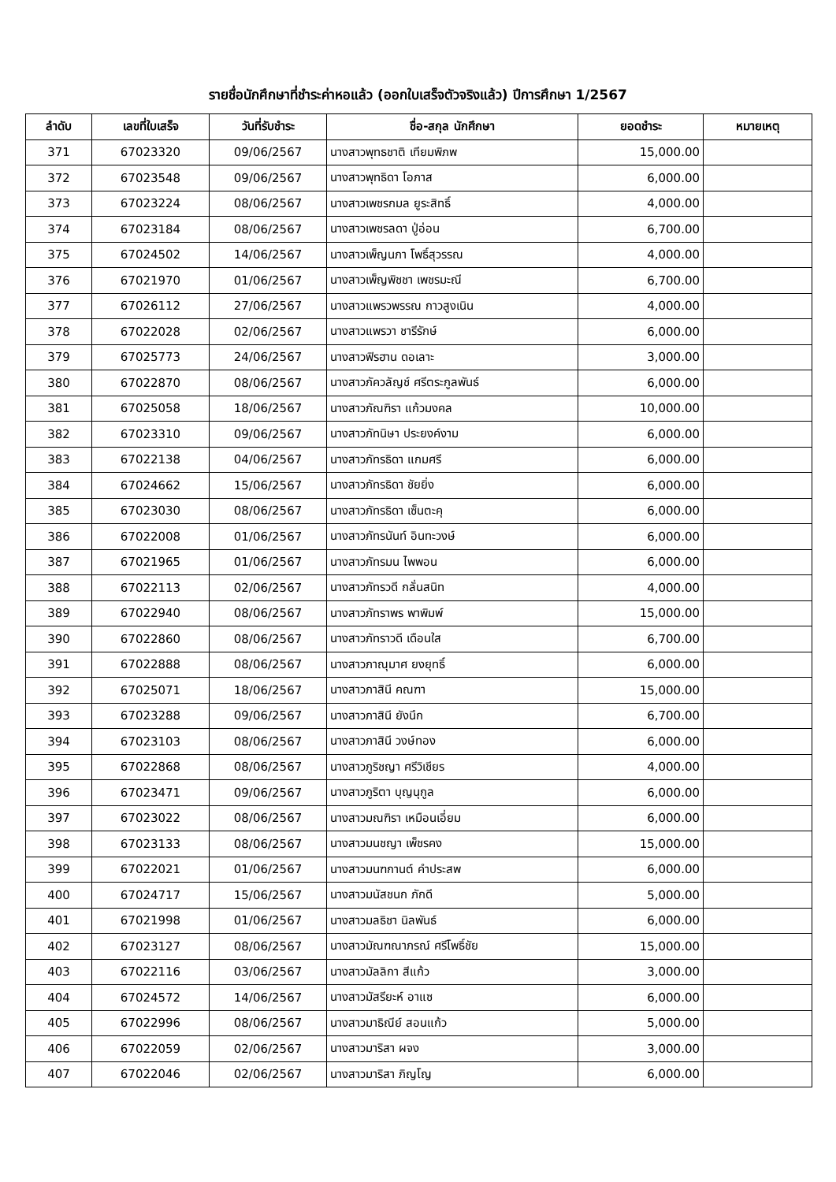รายชื่อนักศึกษาที่ชำระค่าหอแล้ว (ออกใบเสร็จตัวจริงแล้ว) ปีการศึกษา 1/2567
| ลำดับ | เลขที่ใบเสร็จ | วันที่รับชำระ | ชื่อ-สกุล นักศึกษา | ยอดชำระ | หมายเหตุ |
| --- | --- | --- | --- | --- | --- |
| 371 | 67023320 | 09/06/2567 | นางสาวพุทธชาติ เทียมพิภพ | 15,000.00 | |
| 372 | 67023548 | 09/06/2567 | นางสาวพุทธิดา โอภาส | 6,000.00 | |
| 373 | 67023224 | 08/06/2567 | นางสาวเพชรกมล ยูระสิทธิ์ | 4,000.00 | |
| 374 | 67023184 | 08/06/2567 | นางสาวเพชรลดา ปู่อ่อน | 6,700.00 | |
| 375 | 67024502 | 14/06/2567 | นางสาวเพ็ญนภา โพธิ์สุวรรณ | 4,000.00 | |
| 376 | 67021970 | 01/06/2567 | นางสาวเพ็ญพิชชา เพชรมะณี | 6,700.00 | |
| 377 | 67026112 | 27/06/2567 | นางสาวแพรวพรรณ กาวสูงเนิน | 4,000.00 | |
| 378 | 67022028 | 02/06/2567 | นางสาวแพรวา ชารีรักษ์ | 6,000.00 | |
| 379 | 67025773 | 24/06/2567 | นางสาวฟิรฮาน ดอเลาะ | 3,000.00 | |
| 380 | 67022870 | 08/06/2567 | นางสาวภัควลัญช์ ศรีตระกูลพันธ์ | 6,000.00 | |
| 381 | 67025058 | 18/06/2567 | นางสาวภัณฑิรา แก้วมงคล | 10,000.00 | |
| 382 | 67023310 | 09/06/2567 | นางสาวภัทนิษา ประยงค์งาม | 6,000.00 | |
| 383 | 67022138 | 04/06/2567 | นางสาวภัทรธิดา แกมศรี | 6,000.00 | |
| 384 | 67024662 | 15/06/2567 | นางสาวภัทรธิดา ชัยยิ่ง | 6,000.00 | |
| 385 | 67023030 | 08/06/2567 | นางสาวภัทรธิดา เซ็นตะคุ | 6,000.00 | |
| 386 | 67022008 | 01/06/2567 | นางสาวภัทรนันท์ อินทะวงษ์ | 6,000.00 | |
| 387 | 67021965 | 01/06/2567 | นางสาวภัทรมน ไพพอน | 6,000.00 | |
| 388 | 67022113 | 02/06/2567 | นางสาวภัทรวดี กลั่นสนิท | 4,000.00 | |
| 389 | 67022940 | 08/06/2567 | นางสาวภัทราพร พาพิมพ์ | 15,000.00 | |
| 390 | 67022860 | 08/06/2567 | นางสาวภัทราวดี เดือนใส | 6,700.00 | |
| 391 | 67022888 | 08/06/2567 | นางสาวภาณุมาศ ยงยุทธิ์ | 6,000.00 | |
| 392 | 67025071 | 18/06/2567 | นางสาวภาสินี คณฑา | 15,000.00 | |
| 393 | 67023288 | 09/06/2567 | นางสาวภาสินี ยังนึก | 6,700.00 | |
| 394 | 67023103 | 08/06/2567 | นางสาวภาสินี วงษ์ทอง | 6,000.00 | |
| 395 | 67022868 | 08/06/2567 | นางสาวภูริชญา ศรีวิเชียร | 4,000.00 | |
| 396 | 67023471 | 09/06/2567 | นางสาวภูริตา บุญนุกูล | 6,000.00 | |
| 397 | 67023022 | 08/06/2567 | นางสาวมณฑิรา เหมือนเอี่ยม | 6,000.00 | |
| 398 | 67023133 | 08/06/2567 | นางสาวมนชญา เพ็ชรคง | 15,000.00 | |
| 399 | 67022021 | 01/06/2567 | นางสาวมนฑกานต์ คำประสพ | 6,000.00 | |
| 400 | 67024717 | 15/06/2567 | นางสาวมนัสชนก ภักดี | 5,000.00 | |
| 401 | 67021998 | 01/06/2567 | นางสาวมลธิชา นิลพันธ์ | 6,000.00 | |
| 402 | 67023127 | 08/06/2567 | นางสาวมัณฑณาภรณ์ ศรีโพธิ์ชัย | 15,000.00 | |
| 403 | 67022116 | 03/06/2567 | นางสาวมัลลิกา สีแก้ว | 3,000.00 | |
| 404 | 67024572 | 14/06/2567 | นางสาวมัสรียะห์ อาแซ | 6,000.00 | |
| 405 | 67022996 | 08/06/2567 | นางสาวมาธิณีย์ สอนแก้ว | 5,000.00 | |
| 406 | 67022059 | 02/06/2567 | นางสาวมาริสา ผจง | 3,000.00 | |
| 407 | 67022046 | 02/06/2567 | นางสาวมาริสา ภิญโญ | 6,000.00 | |